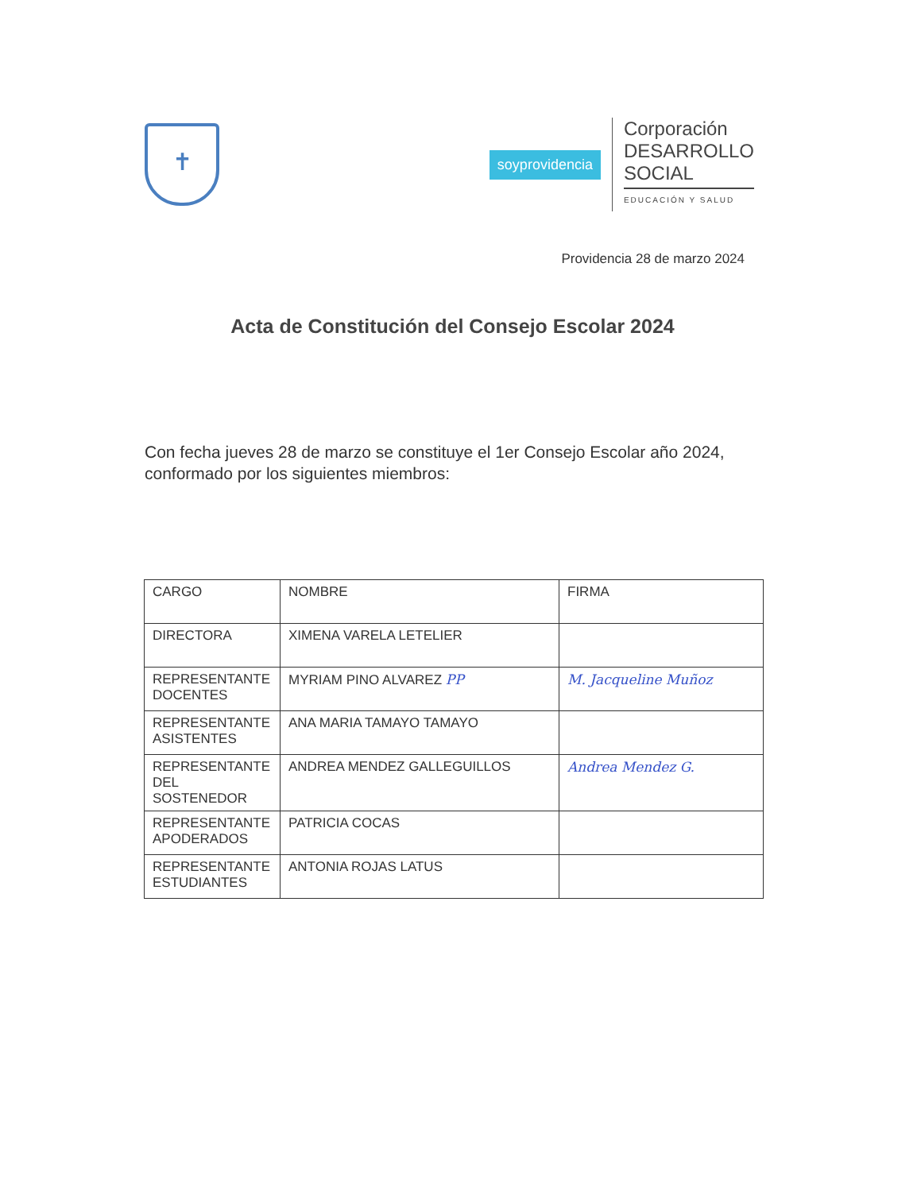✝
soyprovidencia
Corporación
DESARROLLO
SOCIAL
EDUCACIÓN Y SALUD
Providencia 28 de marzo 2024
Acta de Constitución del Consejo Escolar 2024
Con fecha jueves 28 de marzo se constituye el 1er Consejo Escolar año 2024, conformado por los siguientes miembros:
| CARGO | NOMBRE | FIRMA |
| --- | --- | --- |
| DIRECTORA | XIMENA VARELA LETELIER | |
| REPRESENTANTE DOCENTES | MYRIAM PINO ALVAREZ PP | M. Jacqueline Muñoz |
| REPRESENTANTE ASISTENTES | ANA MARIA TAMAYO TAMAYO | |
| REPRESENTANTE DEL SOSTENEDOR | ANDREA MENDEZ GALLEGUILLOS | Andrea Mendez G. |
| REPRESENTANTE APODERADOS | PATRICIA COCAS | |
| REPRESENTANTE ESTUDIANTES | ANTONIA ROJAS LATUS | |